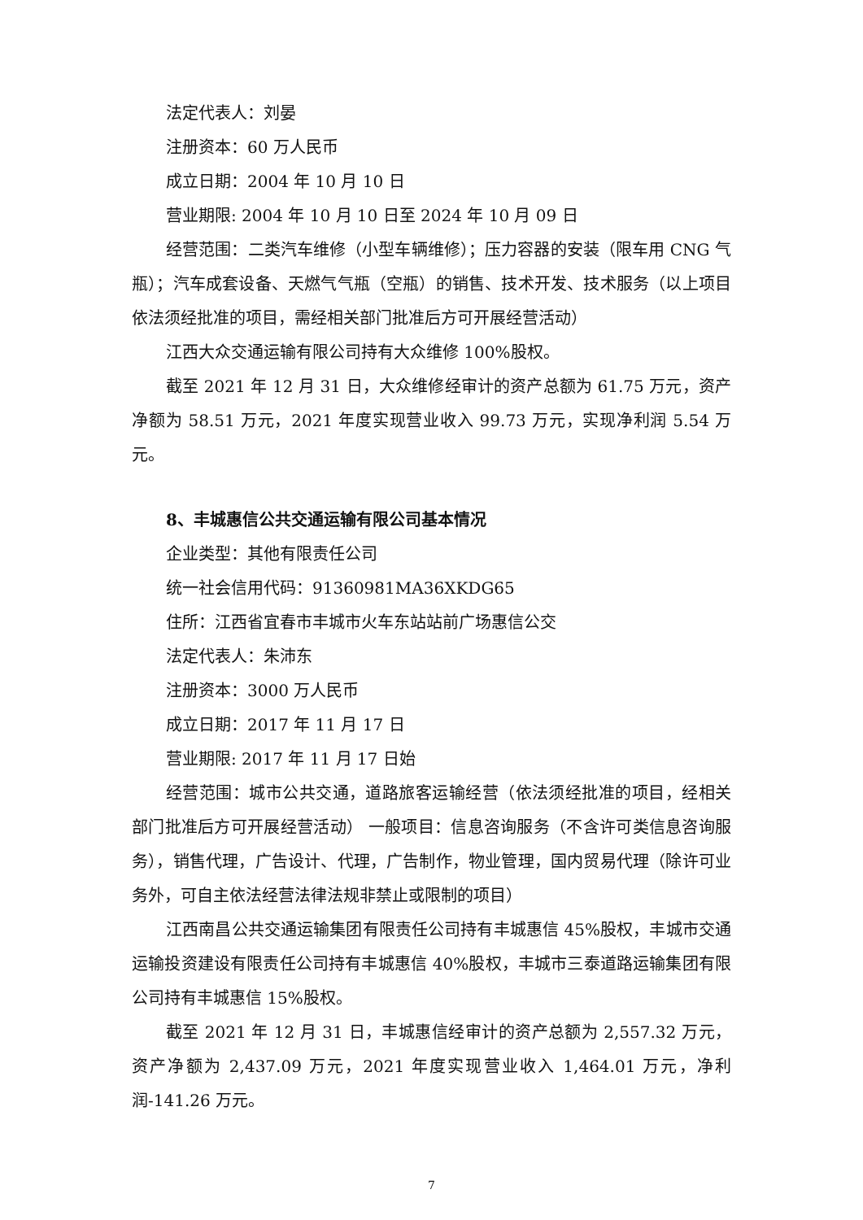法定代表人：刘晏
注册资本：60 万人民币
成立日期：2004 年 10 月 10 日
营业期限: 2004 年 10 月 10 日至 2024 年 10 月 09 日
经营范围：二类汽车维修（小型车辆维修）；压力容器的安装（限车用 CNG 气瓶）；汽车成套设备、天燃气气瓶（空瓶）的销售、技术开发、技术服务（以上项目依法须经批准的项目，需经相关部门批准后方可开展经营活动）
江西大众交通运输有限公司持有大众维修 100%股权。
截至 2021 年 12 月 31 日，大众维修经审计的资产总额为 61.75 万元，资产净额为 58.51 万元，2021 年度实现营业收入 99.73 万元，实现净利润 5.54 万元。
8、丰城惠信公共交通运输有限公司基本情况
企业类型：其他有限责任公司
统一社会信用代码：91360981MA36XKDG65
住所：江西省宜春市丰城市火车东站站前广场惠信公交
法定代表人：朱沛东
注册资本：3000 万人民币
成立日期：2017 年 11 月 17 日
营业期限: 2017 年 11 月 17 日始
经营范围：城市公共交通，道路旅客运输经营（依法须经批准的项目，经相关部门批准后方可开展经营活动） 一般项目：信息咨询服务（不含许可类信息咨询服务），销售代理，广告设计、代理，广告制作，物业管理，国内贸易代理（除许可业务外，可自主依法经营法律法规非禁止或限制的项目）
江西南昌公共交通运输集团有限责任公司持有丰城惠信 45%股权，丰城市交通运输投资建设有限责任公司持有丰城惠信 40%股权，丰城市三泰道路运输集团有限公司持有丰城惠信 15%股权。
截至 2021 年 12 月 31 日，丰城惠信经审计的资产总额为 2,557.32 万元，资产净额为 2,437.09 万元，2021 年度实现营业收入 1,464.01 万元，净利润-141.26 万元。
7